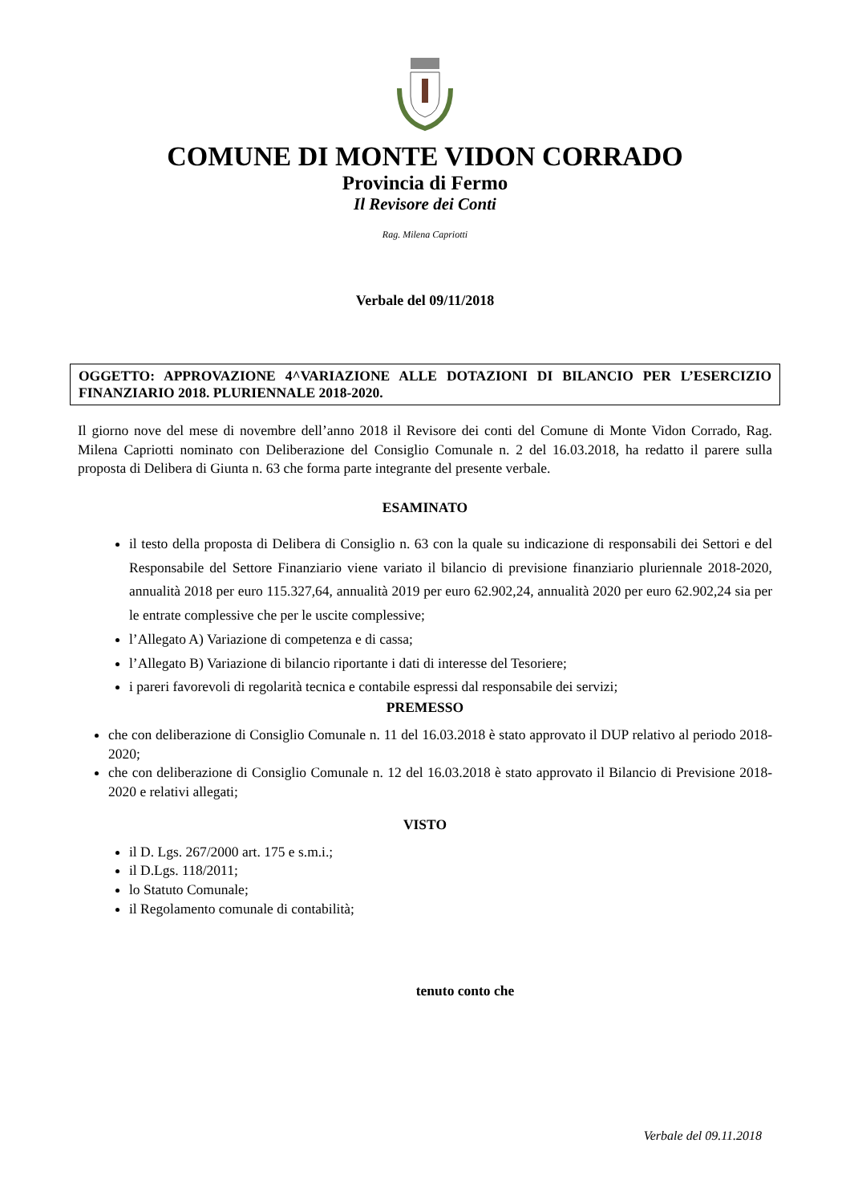COMUNE DI MONTE VIDON CORRADO
Provincia di Fermo
Il Revisore dei Conti
Rag. Milena Capriotti
Verbale del 09/11/2018
OGGETTO: APPROVAZIONE 4^VARIAZIONE ALLE DOTAZIONI DI BILANCIO PER L’ESERCIZIO FINANZIARIO 2018. PLURIENNALE 2018-2020.
Il giorno nove del mese di novembre dell’anno 2018 il Revisore dei conti del Comune di Monte Vidon Corrado, Rag. Milena Capriotti nominato con Deliberazione del Consiglio Comunale n. 2 del 16.03.2018, ha redatto il parere sulla proposta di Delibera di Giunta n. 63 che forma parte integrante del presente verbale.
ESAMINATO
il testo della proposta di Delibera di Consiglio n. 63 con la quale su indicazione di responsabili dei Settori e del Responsabile del Settore Finanziario viene variato il bilancio di previsione finanziario pluriennale 2018-2020, annualità 2018 per euro 115.327,64, annualità 2019 per euro 62.902,24, annualità 2020 per euro 62.902,24 sia per le entrate complessive che per le uscite complessive;
l’Allegato A) Variazione di competenza e di cassa;
l’Allegato B) Variazione di bilancio riportante i dati di interesse del Tesoriere;
i pareri favorevoli di regolarità tecnica e contabile espressi dal responsabile dei servizi;
PREMESSO
che con deliberazione di Consiglio Comunale n. 11 del 16.03.2018 è stato approvato il DUP relativo al periodo 2018-2020;
che con deliberazione di Consiglio Comunale n. 12 del 16.03.2018 è stato approvato il Bilancio di Previsione 2018-2020 e relativi allegati;
VISTO
il D. Lgs. 267/2000 art. 175 e s.m.i.;
il D.Lgs. 118/2011;
lo Statuto Comunale;
il Regolamento comunale di contabilità;
tenuto conto che
Verbale del 09.11.2018